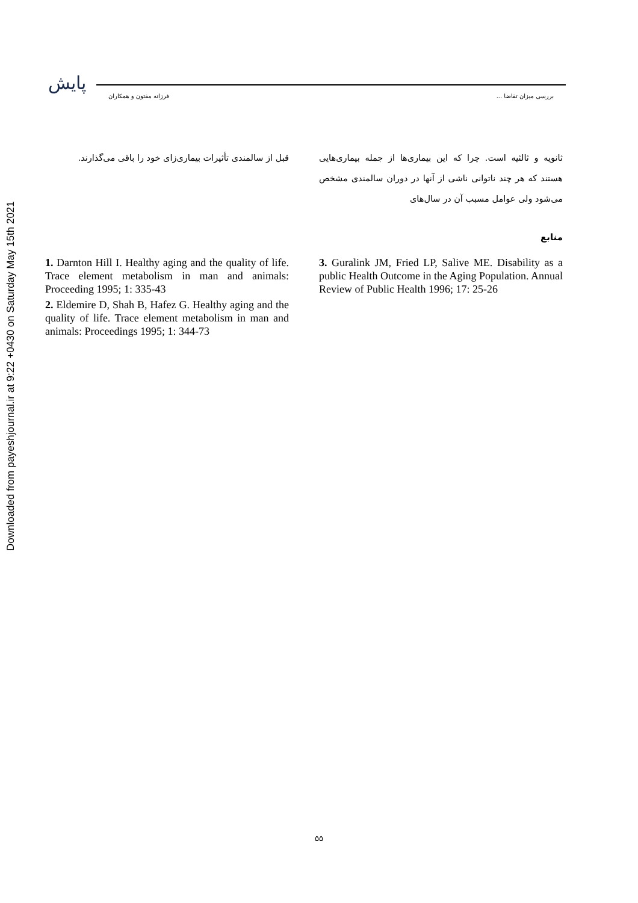Downloaded from payeshjournal.ir at 9:22 +0430 on Saturday May 15th 2021
پایش
بررسی میزان تقاضا ... فرزانه مفتون و همکاران
ثانویه و ثالثیه است. چرا که این بیماری‌ها از جمله بیماری‌هایی هستند که هر چند ناتوانی ناشی از آنها در دوران سالمندی مشخص می‌شود ولی عوامل مسبب آن در سال‌های
منابع
قبل از سالمندی تأثیرات بیماری‌زای خود را باقی می‌گذارند.
3. Guralink JM, Fried LP, Salive ME. Disability as a public Health Outcome in the Aging Population. Annual Review of Public Health 1996; 17: 25-26
1. Darnton Hill I. Healthy aging and the quality of life. Trace element metabolism in man and animals: Proceeding 1995; 1: 335-43
2. Eldemire D, Shah B, Hafez G. Healthy aging and the quality of life. Trace element metabolism in man and animals: Proceedings 1995; 1: 344-73
۵۵